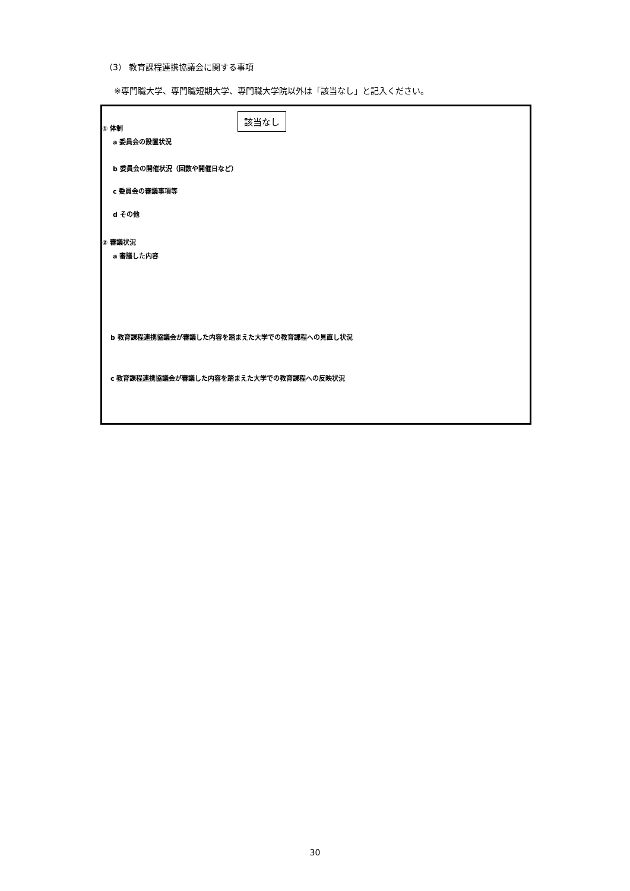（3） 教育課程連携協議会に関する事項
※専門職大学、専門職短期大学、専門職大学院以外は「該当なし」と記入ください。
該当なし
① 体制
a 委員会の設置状況
b 委員会の開催状況（回数や開催日など）
c 委員会の審議事項等
d その他
② 審議状況
a 審議した内容
b 教育課程連携協議会が審議した内容を踏まえた大学での教育課程への見直し状況
c 教育課程連携協議会が審議した内容を踏まえた大学での教育課程への反映状況
30